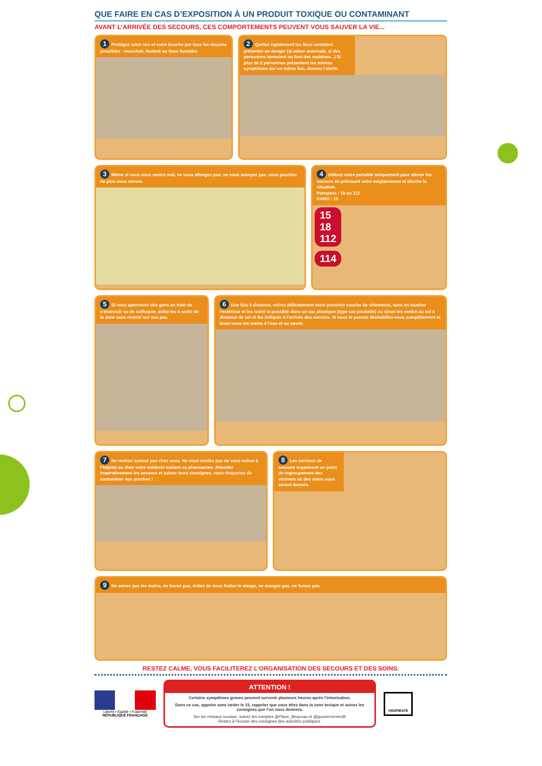QUE FAIRE EN CAS D’EXPOSITION À UN PRODUIT TOXIQUE OU CONTAMINANT
AVANT L’ARRIVÉE DES SECOURS, CES COMPORTEMENTS PEUVENT VOUS SAUVER LA VIE...
1 Protégez votre nez et votre bouche par tous les moyens possibles : mouchoir, foulard ou tissu humides
2 Quittez rapidement les lieux semblant présenter un danger (si odeur anormale, si des personnes larmoient ou font des malaises...) Si plus de 2 personnes présentent les mêmes symptômes sur un même lieu, donnez l’alerte.
3 Même si vous vous sentez mal, ne vous allongez pas, ne vous asseyez pas, vous pourriez ne plus vous relever.
4 Utilisez votre portable uniquement pour alerter les secours en précisant votre emplacement et décrire la situation.
Pompiers : 18 ou 112
SAMU : 15
15
18
112
114
5 Si vous apercevez des gens en train de s’évanouir ou de suffoquer, aidez-les à sortir de la zone sans revenir sur vos pas.
6 Une fois à distance, retirez délicatement votre première couche de vêtements, sans en toucher l’extérieur et les isoler si possible dans un sac plastique (type sac poubelle) ou sinon les mettre au sol à distance de soi et les indiquer à l’arrivée des secours. Si vous le pouvez déshabillez-vous complètement et lavez-vous les mains à l’eau et au savon.
7 Ne rentrez surtout pas chez vous. Ne vous rendez pas de vous-même à l’hôpital ou chez votre médecin traitant ou pharmacien. Attendez impérativement les secours et suivez leurs consignes, vous risqueriez de contaminer vos proches !
8 Les services de secours organisent un point de regroupement des victimes où des soins vous seront donnés.
9 Ne serrez pas les mains, ne buvez pas, évitez de vous frotter le visage, ne mangez pas, ne fumez pas.
RESTEZ CALME, VOUS FACILITEREZ L’ORGANISATION DES SECOURS ET DES SOINS.
Liberté • Égalité • Fraternité
RÉPUBLIQUE FRANÇAISE
ATTENTION !
Certains symptômes graves peuvent survenir plusieurs heures après l’intoxication.
Dans ce cas, appelez sans tarder le 15, rappelez que vous étiez dans la zone toxique et suivez les consignes que l’on vous donnera.
Sur les réseaux sociaux, suivez les comptes @Place_Beauvau et @gouvernementfr
Restez à l’écoute des consignes des autorités publiques.
VIGIPIRATE